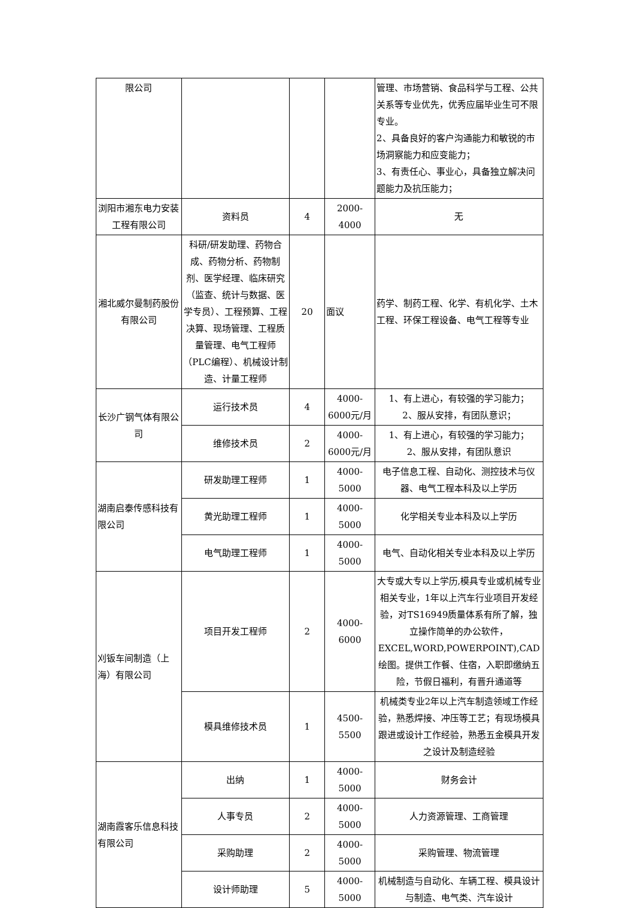| 限公司 | | | | 管理、市场营销、食品科学与工程、公共关系等专业优先，优秀应届毕业生可不限专业。 2、具备良好的客户沟通能力和敏锐的市场洞察能力和应变能力； 3、有责任心、事业心，具备独立解决问题能力及抗压能力； |
| 浏阳市湘东电力安装工程有限公司 | 资料员 | 4 | 2000-4000 | 无 |
| 湘北威尔曼制药股份有限公司 | 科研/研发助理、药物合成、药物分析、药物制剂、医学经理、临床研究（监查、统计与数据、医学专员）、工程预算、工程决算、现场管理、工程质量管理、电气工程师（PLC编程）、机械设计制造、计量工程师 | 20 | 面议 | 药学、制药工程、化学、有机化学、土木工程、环保工程设备、电气工程等专业 |
| 长沙广钢气体有限公司 | 运行技术员 | 4 | 4000-6000元/月 | 1、有上进心，有较强的学习能力； 2、服从安排，有团队意识； |
| | 维修技术员 | 2 | 4000-6000元/月 | 1、有上进心，有较强的学习能力； 2、服从安排，有团队意识 |
| 湖南启泰传感科技有限公司 | 研发助理工程师 | 1 | 4000-5000 | 电子信息工程、自动化、测控技术与仪器、电气工程本科及以上学历 |
| | 黄光助理工程师 | 1 | 4000-5000 | 化学相关专业本科及以上学历 |
| | 电气助理工程师 | 1 | 4000-5000 | 电气、自动化相关专业本科及以上学历 |
| 刈钣车间制造（上海）有限公司 | 项目开发工程师 | 2 | 4000-6000 | 大专或大专以上学历,模具专业或机械专业相关专业，1年以上汽车行业项目开发经验，对TS16949质量体系有所了解，独立操作简单的办公软件，EXCEL,WORD,POWERPOINT),CAD绘图。提供工作餐、住宿，入职即缴纳五险，节假日福利，有晋升通道等 |
| | 模具维修技术员 | 1 | 4500-5500 | 机械类专业2年以上汽车制造领域工作经验，熟悉焊接、冲压等工艺；有现场模具跟进或设计工作经验，熟悉五金模具开发之设计及制造经验 |
| 湖南霞客乐信息科技有限公司 | 出纳 | 1 | 4000-5000 | 财务会计 |
| | 人事专员 | 2 | 4000-5000 | 人力资源管理、工商管理 |
| | 采购助理 | 2 | 4000-5000 | 采购管理、物流管理 |
| | 设计师助理 | 5 | 4000-5000 | 机械制造与自动化、车辆工程、模具设计与制造、电气类、汽车设计 |